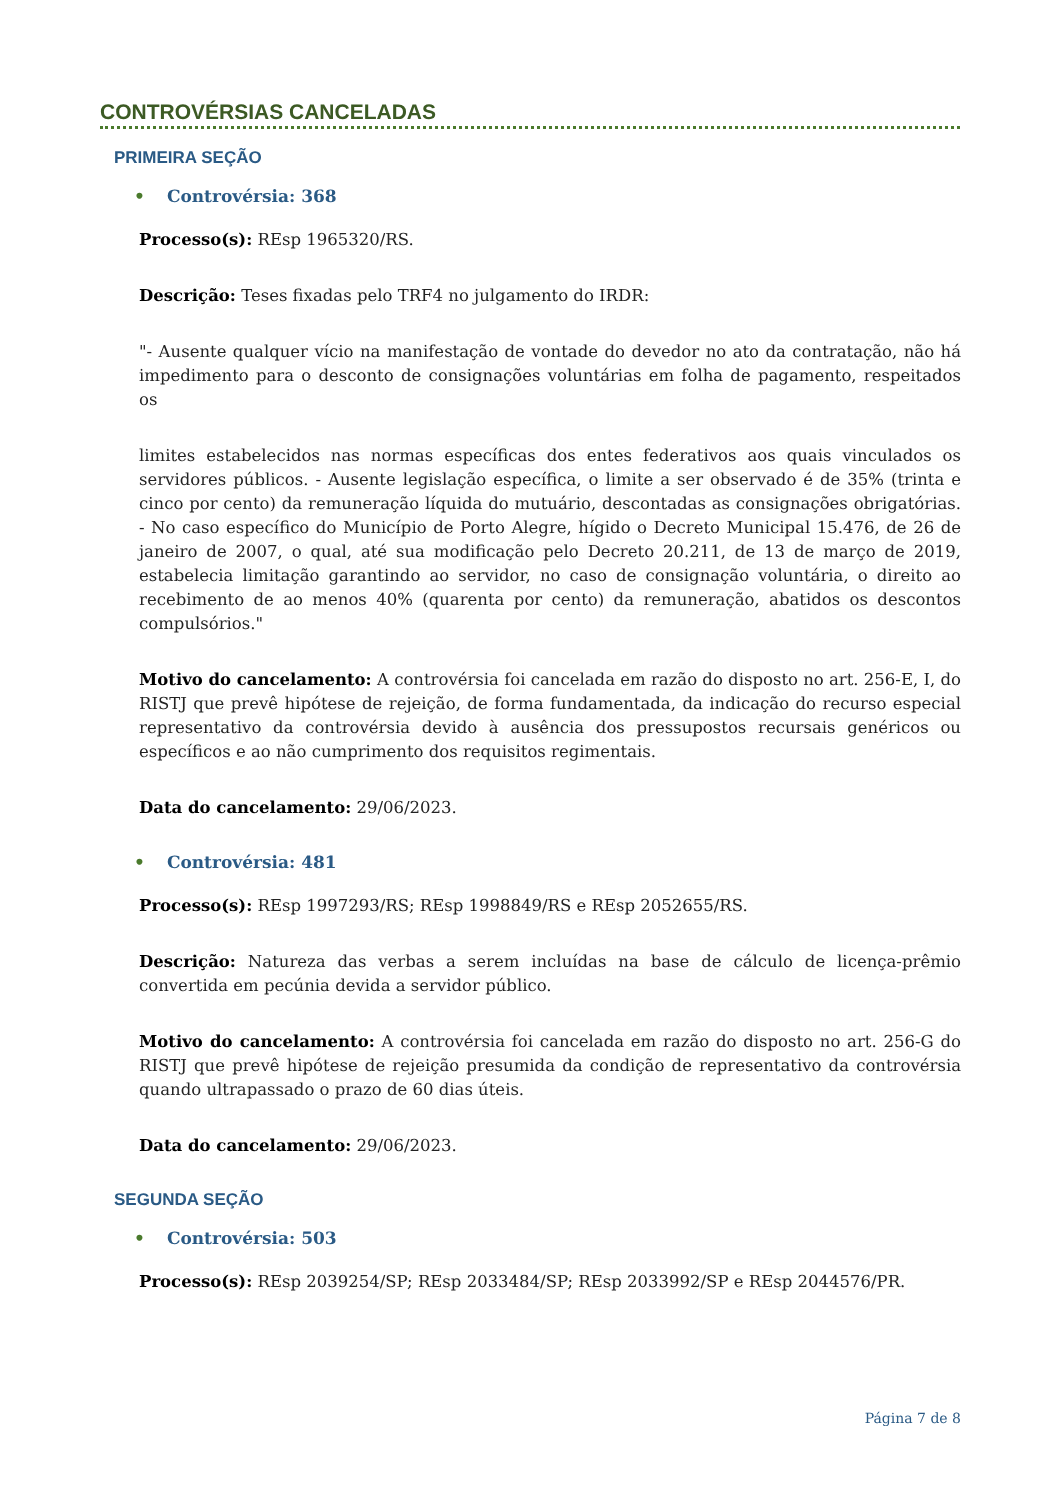CONTROVÉRSIAS CANCELADAS
PRIMEIRA SEÇÃO
• Controvérsia: 368
Processo(s): REsp 1965320/RS.
Descrição: Teses fixadas pelo TRF4 no julgamento do IRDR:
"- Ausente qualquer vício na manifestação de vontade do devedor no ato da contratação, não há impedimento para o desconto de consignações voluntárias em folha de pagamento, respeitados os
limites estabelecidos nas normas específicas dos entes federativos aos quais vinculados os servidores públicos. - Ausente legislação específica, o limite a ser observado é de 35% (trinta e cinco por cento) da remuneração líquida do mutuário, descontadas as consignações obrigatórias. - No caso específico do Município de Porto Alegre, hígido o Decreto Municipal 15.476, de 26 de janeiro de 2007, o qual, até sua modificação pelo Decreto 20.211, de 13 de março de 2019, estabelecia limitação garantindo ao servidor, no caso de consignação voluntária, o direito ao recebimento de ao menos 40% (quarenta por cento) da remuneração, abatidos os descontos compulsórios."
Motivo do cancelamento: A controvérsia foi cancelada em razão do disposto no art. 256-E, I, do RISTJ que prevê hipótese de rejeição, de forma fundamentada, da indicação do recurso especial representativo da controvérsia devido à ausência dos pressupostos recursais genéricos ou específicos e ao não cumprimento dos requisitos regimentais.
Data do cancelamento: 29/06/2023.
• Controvérsia: 481
Processo(s): REsp 1997293/RS; REsp 1998849/RS e REsp 2052655/RS.
Descrição: Natureza das verbas a serem incluídas na base de cálculo de licença-prêmio convertida em pecúnia devida a servidor público.
Motivo do cancelamento: A controvérsia foi cancelada em razão do disposto no art. 256-G do RISTJ que prevê hipótese de rejeição presumida da condição de representativo da controvérsia quando ultrapassado o prazo de 60 dias úteis.
Data do cancelamento: 29/06/2023.
SEGUNDA SEÇÃO
• Controvérsia: 503
Processo(s): REsp 2039254/SP; REsp 2033484/SP; REsp 2033992/SP e REsp 2044576/PR.
Página 7 de 8